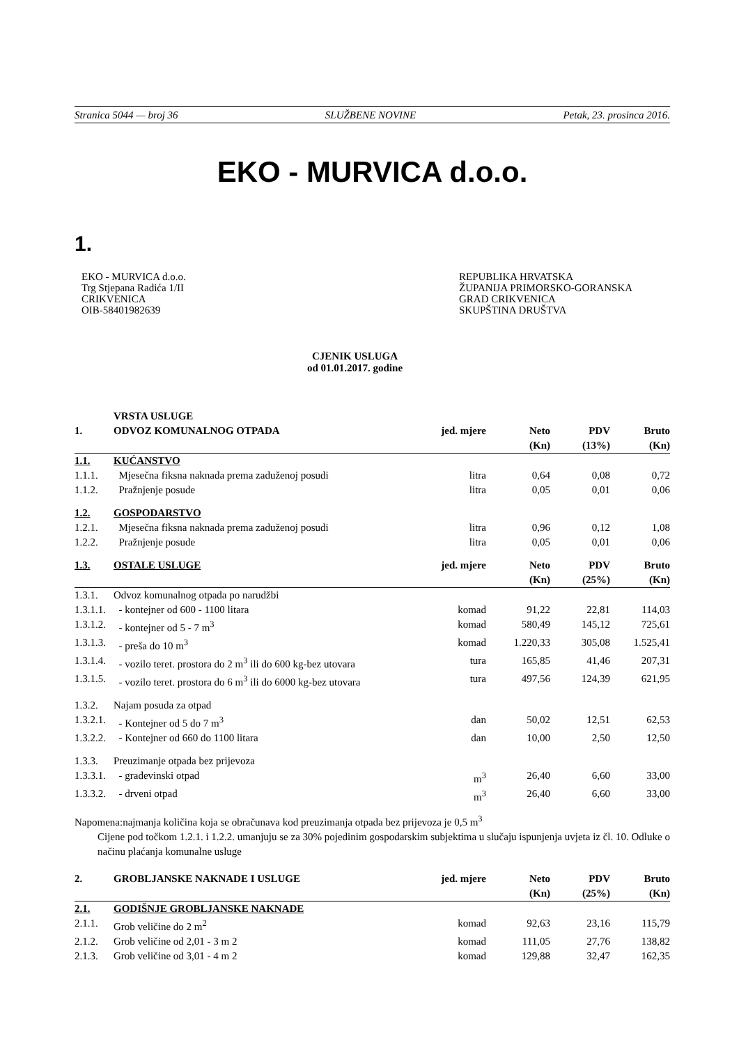Stranica 5044 — broj 36 SLUŽBENE NOVINE Petak, 23. prosinca 2016.
EKO - MURVICA d.o.o.
1.
EKO - MURVICA d.o.o.
Trg Stjepana Radića 1/II
CRIKVENICA
OIB-58401982639
REPUBLIKA HRVATSKA
ŽUPANIJA PRIMORSKO-GORANSKA
GRAD CRIKVENICA
SKUPŠTINA DRUŠTVA
CJENIK USLUGA
od 01.01.2017. godine
| | VRSTA USLUGE | | | | |
| 1. | ODVOZ KOMUNALNOG OTPADA | jed. mjere | Neto (Kn) | PDV (13%) | Bruto (Kn) |
| 1.1. | KUĆANSTVO | | | | |
| 1.1.1. | Mjesečna fiksna naknada prema zaduženoj posudi | litra | 0,64 | 0,08 | 0,72 |
| 1.1.2. | Pražnjenje posude | litra | 0,05 | 0,01 | 0,06 |
| 1.2. | GOSPODARSTVO | | | | |
| 1.2.1. | Mjesečna fiksna naknada prema zaduženoj posudi | litra | 0,96 | 0,12 | 1,08 |
| 1.2.2. | Pražnjenje posude | litra | 0,05 | 0,01 | 0,06 |
| 1.3. | OSTALE USLUGE | jed. mjere | Neto (Kn) | PDV (25%) | Bruto (Kn) |
| 1.3.1. | Odvoz komunalnog otpada po narudžbi | | | | |
| 1.3.1.1. | - kontejner od 600 - 1100 litara | komad | 91,22 | 22,81 | 114,03 |
| 1.3.1.2. | - kontejner od 5 - 7 m<sup>3</sup> | komad | 580,49 | 145,12 | 725,61 |
| 1.3.1.3. | - preša do 10 m<sup>3</sup> | komad | 1.220,33 | 305,08 | 1.525,41 |
| 1.3.1.4. | - vozilo teret. prostora do 2 m<sup>3</sup> ili do 600 kg-bez utovara | tura | 165,85 | 41,46 | 207,31 |
| 1.3.1.5. | - vozilo teret. prostora do 6 m<sup>3</sup> ili do 6000 kg-bez utovara | tura | 497,56 | 124,39 | 621,95 |
| 1.3.2. | Najam posuda za otpad | | | | |
| 1.3.2.1. | - Kontejner od 5 do 7 m<sup>3</sup> | dan | 50,02 | 12,51 | 62,53 |
| 1.3.2.2. | - Kontejner od 660 do 1100 litara | dan | 10,00 | 2,50 | 12,50 |
| 1.3.3. | Preuzimanje otpada bez prijevoza | | | | |
| 1.3.3.1. | - građevinski otpad | m<sup>3</sup> | 26,40 | 6,60 | 33,00 |
| 1.3.3.2. | - drveni otpad | m<sup>3</sup> | 26,40 | 6,60 | 33,00 |
Napomena:najmanja količina koja se obračunava kod preuzimanja otpada bez prijevoza je 0,5 m<sup>3</sup>
Cijene pod točkom 1.2.1. i 1.2.2. umanjuju se za 30% pojedinim gospodarskim subjektima u slučaju ispunjenja uvjeta iz čl. 10. Odluke o načinu plaćanja komunalne usluge
| 2. | GROBLJANSKE NAKNADE I USLUGE | jed. mjere | Neto (Kn) | PDV (25%) | Bruto (Kn) |
| 2.1. | GODIŠNJE GROBLJANSKE NAKNADE | | | | |
| 2.1.1. | Grob veličine do 2 m<sup>2</sup> | komad | 92,63 | 23,16 | 115,79 |
| 2.1.2. | Grob veličine od 2,01 - 3 m 2 | komad | 111,05 | 27,76 | 138,82 |
| 2.1.3. | Grob veličine od 3,01 - 4 m 2 | komad | 129,88 | 32,47 | 162,35 |